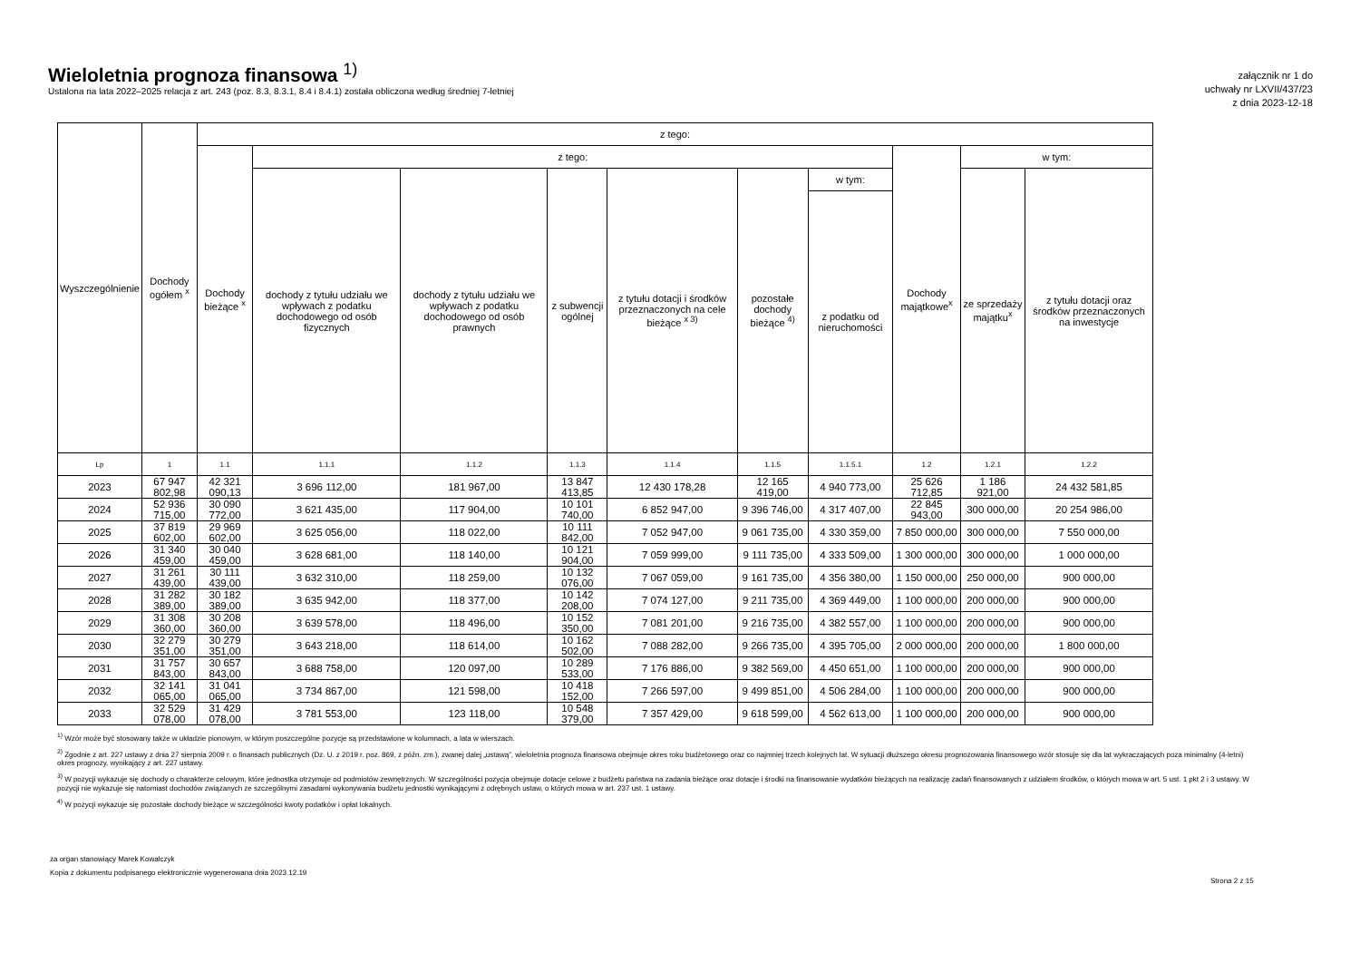Wieloletnia prognoza finansowa <sup>1)</sup>
Ustalona na lata 2022–2025 relacja z art. 243 (poz. 8.3, 8.3.1, 8.4 i 8.4.1) została obliczona według średniej 7-letniej
załącznik nr 1 do
uchwały nr LXVII/437/23
z dnia 2023-12-18
| Wyszczególnienie | Dochody ogółem <sup>x</sup> | z tego: | | | | | | | | | |
| --- | --- | --- | --- | --- | --- | --- | --- | --- | --- | --- | --- |
| | | Dochody bieżące <sup>x</sup> | z tego: | | | | | | Dochody majątkowe<sup>x</sup> | w tym: | |
| | | | dochody z tytułu udziału we wpływach z podatku dochodowego od osób fizycznych | dochody z tytułu udziału we wpływach z podatku dochodowego od osób prawnych | z subwencji ogólnej | z tytułu dotacji i środków przeznaczonych na cele bieżące <sup>x 3)</sup> | pozostałe dochody bieżące <sup>4)</sup> | w tym: | | ze sprzedaży majątku<sup>x</sup> | z tytułu dotacji oraz środków przeznaczonych na inwestycje |
| | | | | | | | | z podatku od nieruchomości | | | |
| Lp | 1 | 1.1 | 1.1.1 | 1.1.2 | 1.1.3 | 1.1.4 | 1.1.5 | 1.1.5.1 | 1.2 | 1.2.1 | 1.2.2 |
| 2023 | 67 947 802,98 | 42 321 090,13 | 3 696 112,00 | 181 967,00 | 13 847 413,85 | 12 430 178,28 | 12 165 419,00 | 4 940 773,00 | 25 626 712,85 | 1 186 921,00 | 24 432 581,85 |
| 2024 | 52 936 715,00 | 30 090 772,00 | 3 621 435,00 | 117 904,00 | 10 101 740,00 | 6 852 947,00 | 9 396 746,00 | 4 317 407,00 | 22 845 943,00 | 300 000,00 | 20 254 986,00 |
| 2025 | 37 819 602,00 | 29 969 602,00 | 3 625 056,00 | 118 022,00 | 10 111 842,00 | 7 052 947,00 | 9 061 735,00 | 4 330 359,00 | 7 850 000,00 | 300 000,00 | 7 550 000,00 |
| 2026 | 31 340 459,00 | 30 040 459,00 | 3 628 681,00 | 118 140,00 | 10 121 904,00 | 7 059 999,00 | 9 111 735,00 | 4 333 509,00 | 1 300 000,00 | 300 000,00 | 1 000 000,00 |
| 2027 | 31 261 439,00 | 30 111 439,00 | 3 632 310,00 | 118 259,00 | 10 132 076,00 | 7 067 059,00 | 9 161 735,00 | 4 356 380,00 | 1 150 000,00 | 250 000,00 | 900 000,00 |
| 2028 | 31 282 389,00 | 30 182 389,00 | 3 635 942,00 | 118 377,00 | 10 142 208,00 | 7 074 127,00 | 9 211 735,00 | 4 369 449,00 | 1 100 000,00 | 200 000,00 | 900 000,00 |
| 2029 | 31 308 360,00 | 30 208 360,00 | 3 639 578,00 | 118 496,00 | 10 152 350,00 | 7 081 201,00 | 9 216 735,00 | 4 382 557,00 | 1 100 000,00 | 200 000,00 | 900 000,00 |
| 2030 | 32 279 351,00 | 30 279 351,00 | 3 643 218,00 | 118 614,00 | 10 162 502,00 | 7 088 282,00 | 9 266 735,00 | 4 395 705,00 | 2 000 000,00 | 200 000,00 | 1 800 000,00 |
| 2031 | 31 757 843,00 | 30 657 843,00 | 3 688 758,00 | 120 097,00 | 10 289 533,00 | 7 176 886,00 | 9 382 569,00 | 4 450 651,00 | 1 100 000,00 | 200 000,00 | 900 000,00 |
| 2032 | 32 141 065,00 | 31 041 065,00 | 3 734 867,00 | 121 598,00 | 10 418 152,00 | 7 266 597,00 | 9 499 851,00 | 4 506 284,00 | 1 100 000,00 | 200 000,00 | 900 000,00 |
| 2033 | 32 529 078,00 | 31 429 078,00 | 3 781 553,00 | 123 118,00 | 10 548 379,00 | 7 357 429,00 | 9 618 599,00 | 4 562 613,00 | 1 100 000,00 | 200 000,00 | 900 000,00 |
<sup>1)</sup> Wzór może być stosowany także w układzie pionowym, w którym poszczególne pozycje są przedstawione w kolumnach, a lata w wierszach.
<sup>2)</sup> Zgodnie z art. 227 ustawy z dnia 27 sierpnia 2009 r. o finansach publicznych (Dz. U. z 2019 r. poz. 869, z późn. zm.), zwanej dalej „ustawą”, wieloletnia prognoza finansowa obejmuje okres roku budżetowego oraz co najmniej trzech kolejnych lat. W sytuacji dłuższego okresu prognozowania finansowego wzór stosuje się dla lat wykraczających poza minimalny (4-letni) okres prognozy, wynikający z art. 227 ustawy.
<sup>3)</sup> W pozycji wykazuje się dochody o charakterze celowym, które jednostka otrzymuje od podmiotów zewnętrznych. W szczególności pozycja obejmuje dotacje celowe z budżetu państwa na zadania bieżące oraz dotacje i środki na finansowanie wydatków bieżących na realizację zadań finansowanych z udziałem środków, o których mowa w art. 5 ust. 1 pkt 2 i 3 ustawy. W pozycji nie wykazuje się natomiast dochodów związanych ze szczególnymi zasadami wykonywania budżetu jednostki wynikającymi z odrębnych ustaw, o których mowa w art. 237 ust. 1 ustawy.
<sup>4)</sup> W pozycji wykazuje się pozostałe dochody bieżące w szczególności kwoty podatków i opłat lokalnych.
za organ stanowiący Marek Kowalczyk
Kopia z dokumentu podpisanego elektronicznie wygenerowana dnia 2023.12.19
Strona 2 z 15